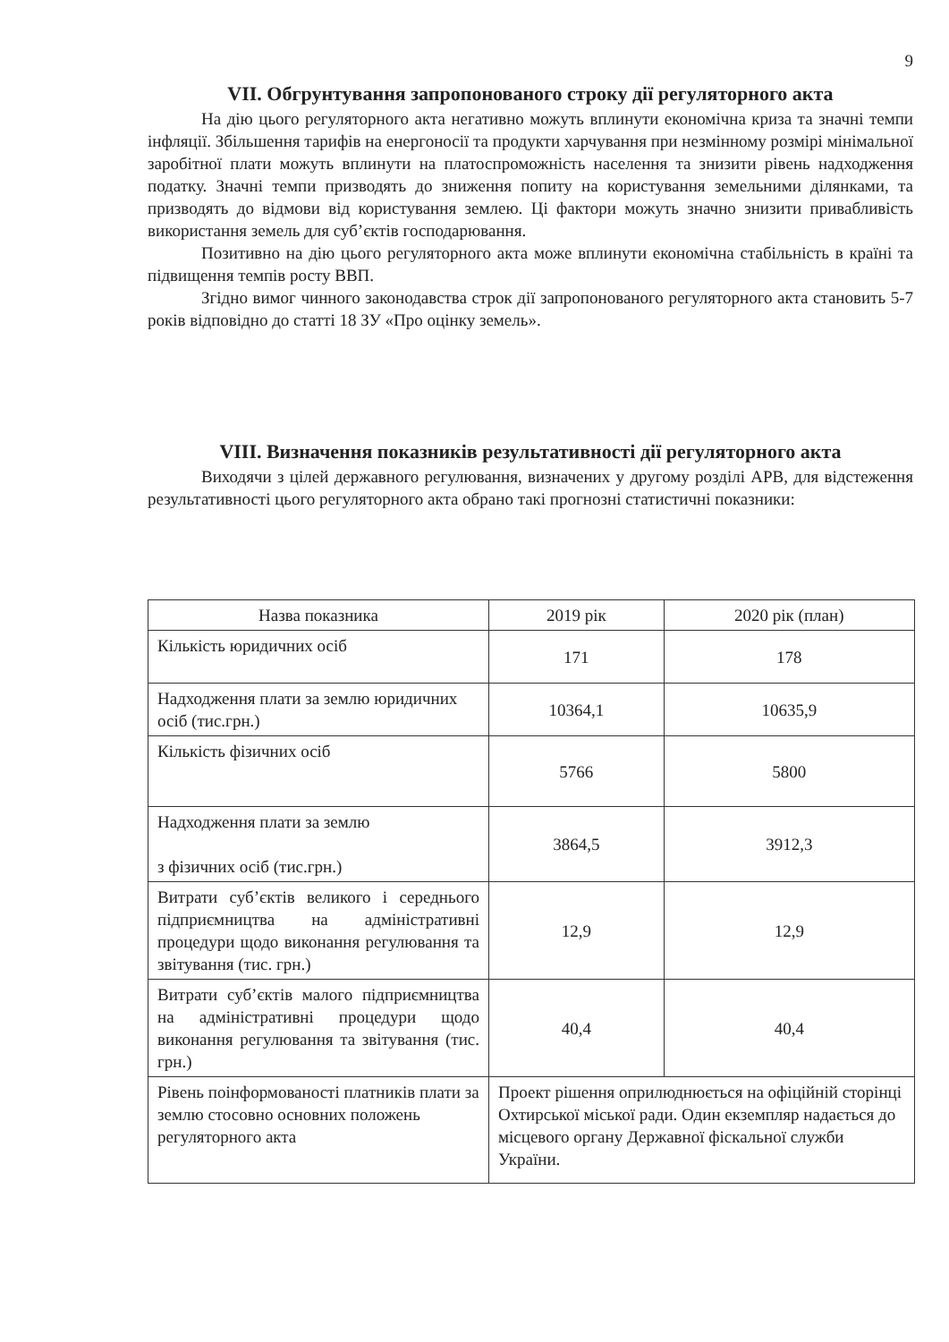9
VII. Обгрунтування запропонованого строку дії регуляторного акта
На дію цього регуляторного акта негативно можуть вплинути економічна криза та значні темпи інфляції. Збільшення тарифів на енергоносії та продукти харчування при незмінному розмірі мінімальної заробітної плати можуть вплинути на платоспроможність населення та знизити рівень надходження податку. Значні темпи призводять до зниження попиту на користування земельними ділянками, та призводять до відмови від користування землею. Ці фактори можуть значно знизити привабливість використання земель для суб’єктів господарювання.
Позитивно на дію цього регуляторного акта може вплинути економічна стабільність в країні та підвищення темпів росту ВВП.
Згідно вимог чинного законодавства строк дії запропонованого регуляторного акта становить 5-7 років відповідно до статті 18 ЗУ «Про оцінку земель».
VIII. Визначення показників результативності дії регуляторного акта
Виходячи з цілей державного регулювання, визначених у другому розділі АРВ, для відстеження результативності цього регуляторного акта обрано такі прогнозні статистичні показники:
| Назва показника | 2019 рік | 2020 рік (план) |
| Кількість юридичних осіб | 171 | 178 |
| Надходження плати за землю юридичних осіб (тис.грн.) | 10364,1 | 10635,9 |
| Кількість фізичних осіб | 5766 | 5800 |
| Надходження плати за землю з фізичних осіб (тис.грн.) | 3864,5 | 3912,3 |
| Витрати суб’єктів великого і середнього підприємництва на адміністративні процедури щодо виконання регулювання та звітування (тис. грн.) | 12,9 | 12,9 |
| Витрати суб’єктів малого підприємництва на адміністративні процедури щодо виконання регулювання та звітування (тис. грн.) | 40,4 | 40,4 |
| Рівень поінформованості платників плати за землю стосовно основних положень регуляторного акта | Проект рішення оприлюднюється на офіційній сторінці Охтирської міської ради. Один екземпляр надається до місцевого органу Державної фіскальної служби України. | |